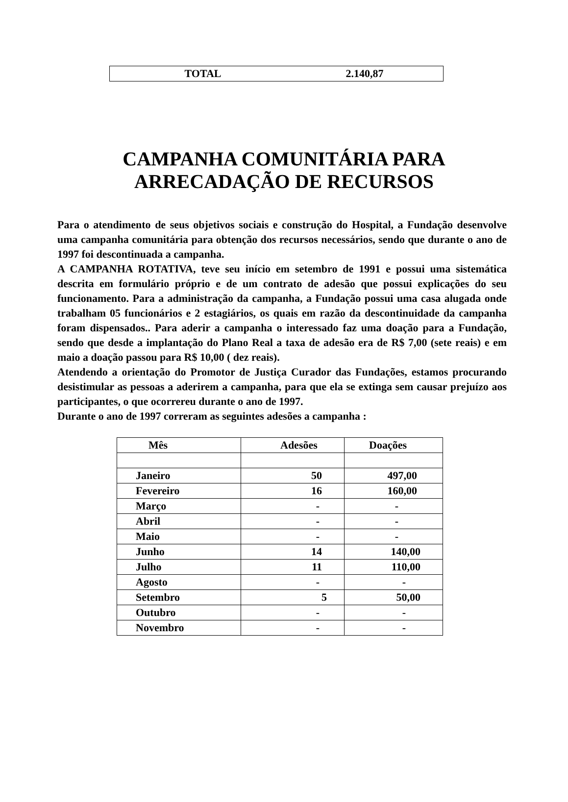TOTAL 2.140,87
CAMPANHA COMUNITÁRIA PARA
ARRECADAÇÃO DE RECURSOS
Para o atendimento de seus objetivos sociais e construção do Hospital, a Fundação desenvolve uma campanha comunitária para obtenção dos recursos necessários, sendo que durante o ano de 1997 foi descontinuada a campanha.
A CAMPANHA ROTATIVA, teve seu início em setembro de 1991 e possui uma sistemática descrita em formulário próprio e de um contrato de adesão que possui explicações do seu funcionamento. Para a administração da campanha, a Fundação possui uma casa alugada onde trabalham 05 funcionários e 2 estagiários, os quais em razão da descontinuidade da campanha foram dispensados.. Para aderir a campanha o interessado faz uma doação para a Fundação, sendo que desde a implantação do Plano Real a taxa de adesão era de R$ 7,00 (sete reais) e em maio a doação passou para R$ 10,00 ( dez reais).
Atendendo a orientação do Promotor de Justiça Curador das Fundações, estamos procurando desistimular as pessoas a aderirem a campanha, para que ela se extinga sem causar prejuízo aos participantes, o que ocorrereu durante o ano de 1997.
Durante o ano de 1997 correram as seguintes adesões a campanha :
| Mês | Adesões | Doações |
| --- | --- | --- |
| Janeiro | 50 | 497,00 |
| Fevereiro | 16 | 160,00 |
| Março | - | - |
| Abril | - | - |
| Maio | - | - |
| Junho | 14 | 140,00 |
| Julho | 11 | 110,00 |
| Agosto | - | - |
| Setembro | 5 | 50,00 |
| Outubro | - | - |
| Novembro | - | - |